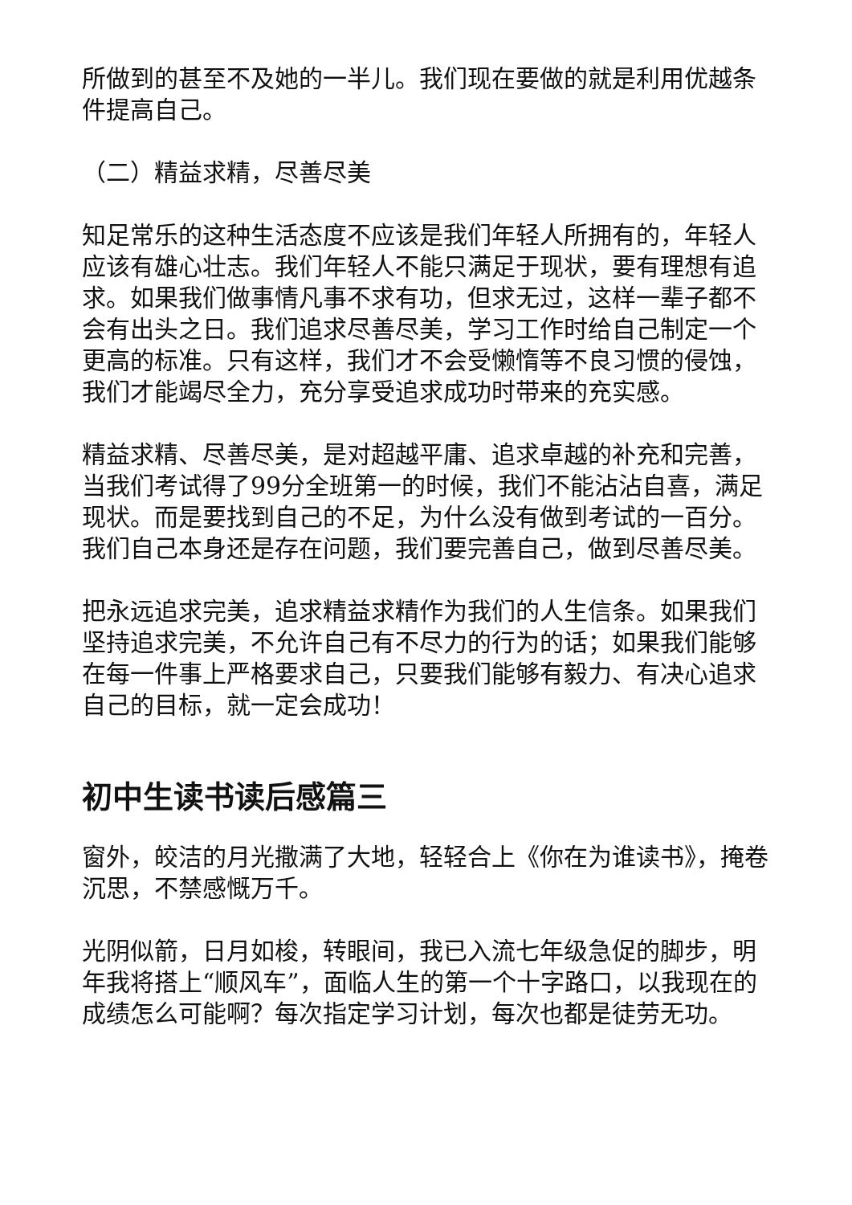所做到的甚至不及她的一半儿。我们现在要做的就是利用优越条件提高自己。
（二）精益求精，尽善尽美
知足常乐的这种生活态度不应该是我们年轻人所拥有的，年轻人应该有雄心壮志。我们年轻人不能只满足于现状，要有理想有追求。如果我们做事情凡事不求有功，但求无过，这样一辈子都不会有出头之日。我们追求尽善尽美，学习工作时给自己制定一个更高的标准。只有这样，我们才不会受懒惰等不良习惯的侵蚀，我们才能竭尽全力，充分享受追求成功时带来的充实感。
精益求精、尽善尽美，是对超越平庸、追求卓越的补充和完善，当我们考试得了99分全班第一的时候，我们不能沾沾自喜，满足现状。而是要找到自己的不足，为什么没有做到考试的一百分。我们自己本身还是存在问题，我们要完善自己，做到尽善尽美。
把永远追求完美，追求精益求精作为我们的人生信条。如果我们坚持追求完美，不允许自己有不尽力的行为的话；如果我们能够在每一件事上严格要求自己，只要我们能够有毅力、有决心追求自己的目标，就一定会成功！
初中生读书读后感篇三
窗外，皎洁的月光撒满了大地，轻轻合上《你在为谁读书》，掩卷沉思，不禁感慨万千。
光阴似箭，日月如梭，转眼间，我已入流七年级急促的脚步，明年我将搭上“顺风车”，面临人生的第一个十字路口，以我现在的成绩怎么可能啊？每次指定学习计划，每次也都是徒劳无功。